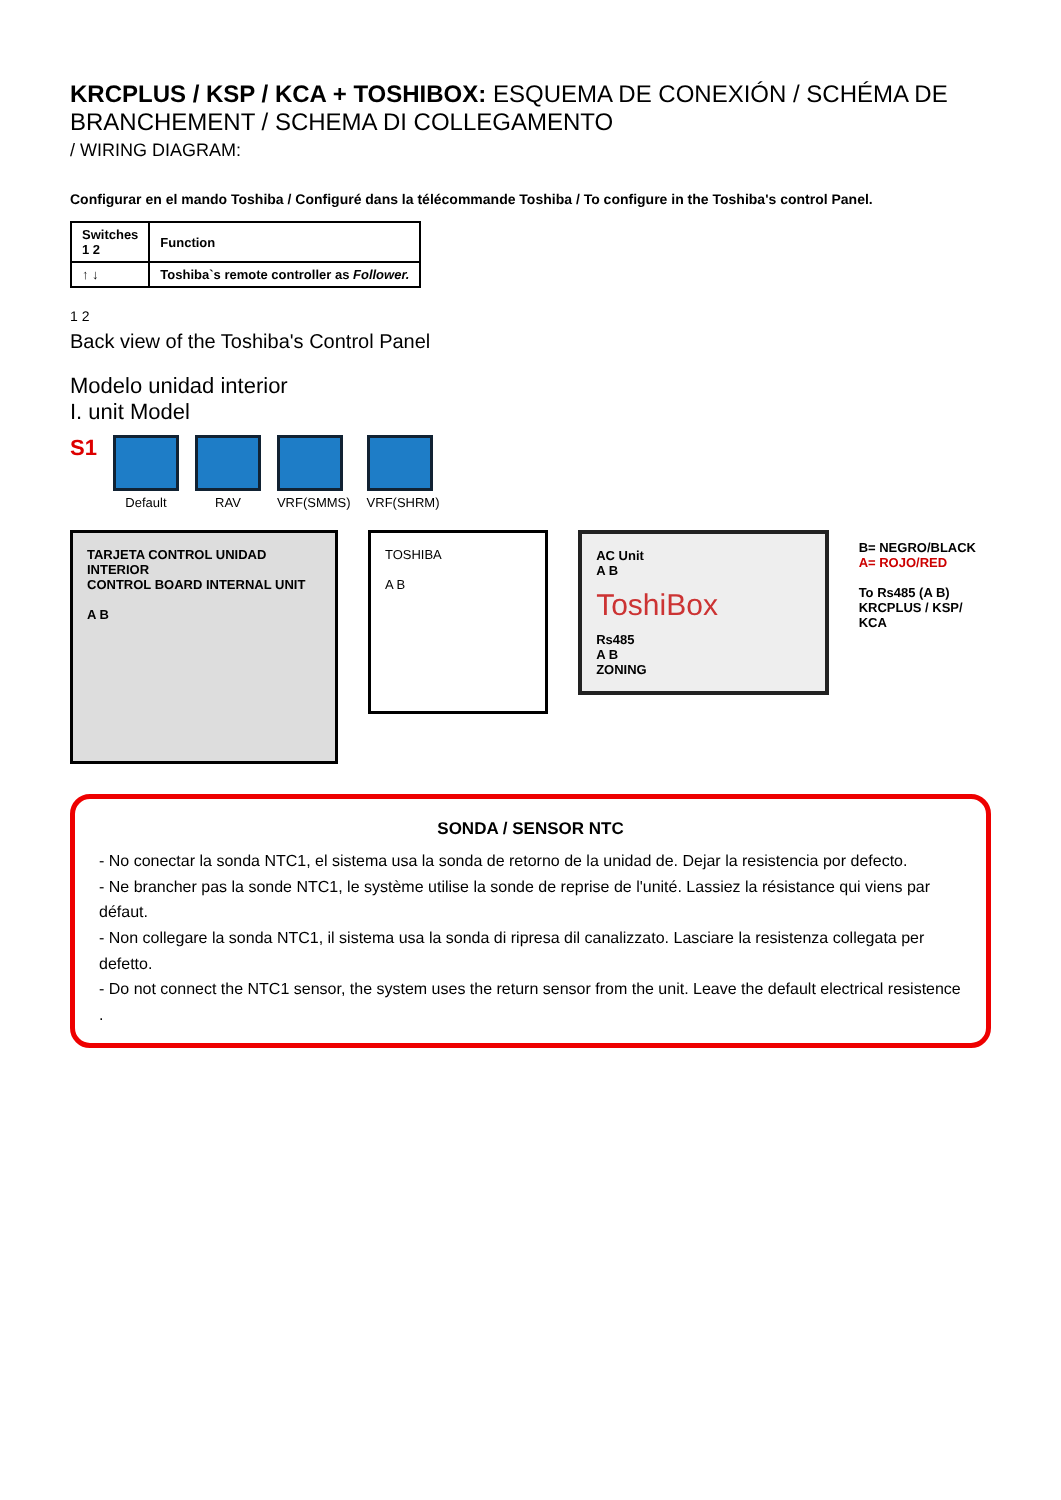KRCPLUS / KSP / KCA + TOSHIBOX: ESQUEMA DE CONEXIÓN / SCHÉMA DE BRANCHEMENT / SCHEMA DI COLLEGAMENTO
/ WIRING DIAGRAM:
Configurar en el mando Toshiba / Configuré dans la télécommande Toshiba / To configure in the Toshiba's control Panel.
| Switches 1 2 | Function |
| --- | --- |
| ↑ ↓ | Toshiba`s remote controller as Follower. |
1 2
Back view of the Toshiba's Control Panel
Modelo unidad interior
I. unit Model
S1
Default RAV VRF(SMMS) VRF(SHRM)
TARJETA CONTROL UNIDAD INTERIOR
CONTROL BOARD INTERNAL UNIT
A B
TOSHIBA
A B
AC Unit
A B
ToshiBox
Rs485
A B
ZONING
B= NEGRO/BLACK
A= ROJO/RED
To Rs485 (A B)
KRCPLUS / KSP/ KCA
SONDA / SENSOR NTC
- No conectar la sonda NTC1, el sistema usa la sonda de retorno de la unidad de. Dejar la resistencia por defecto.
- Ne brancher pas la sonde NTC1, le système utilise la sonde de reprise de l'unité. Lassiez la résistance qui viens par défaut.
- Non collegare la sonda NTC1, il sistema usa la sonda di ripresa dil canalizzato. Lasciare la resistenza collegata per defetto.
- Do not connect the NTC1 sensor, the system uses the return sensor from the unit. Leave the default electrical resistence .